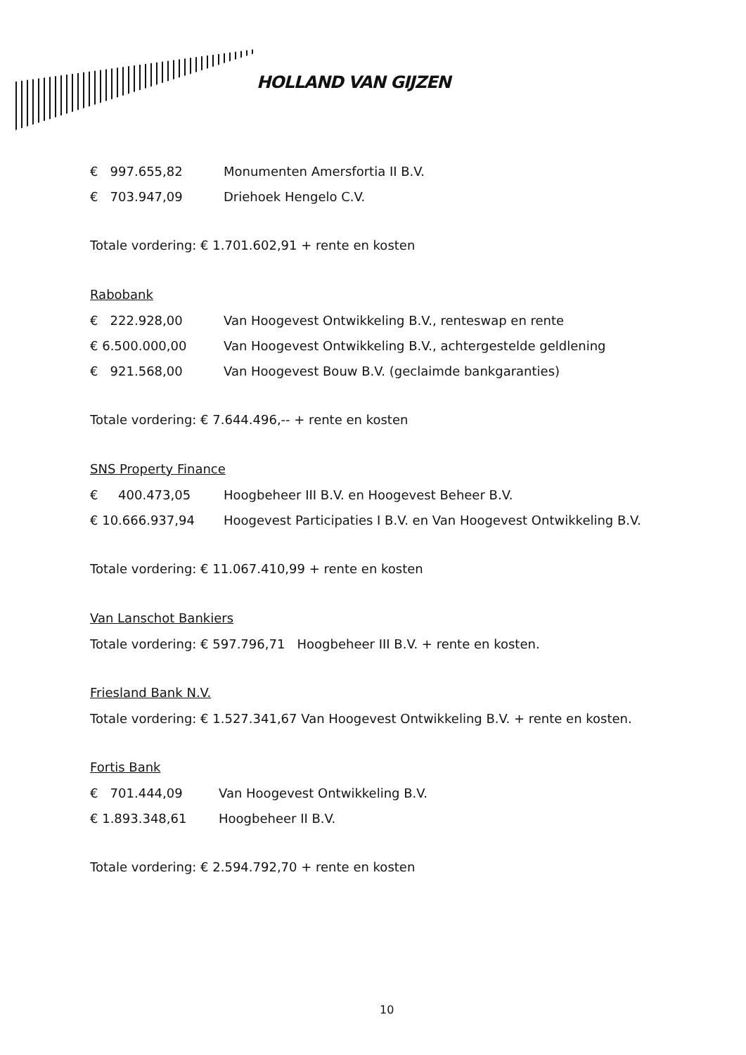HOLLAND VAN GIJZEN
€ 997.655,82 Monumenten Amersfortia II B.V.
€ 703.947,09 Driehoek Hengelo C.V.
Totale vordering: € 1.701.602,91 + rente en kosten
Rabobank
€ 222.928,00 Van Hoogevest Ontwikkeling B.V., renteswap en rente
€ 6.500.000,00 Van Hoogevest Ontwikkeling B.V., achtergestelde geldlening
€ 921.568,00 Van Hoogevest Bouw B.V. (geclaimde bankgaranties)
Totale vordering: € 7.644.496,-- + rente en kosten
SNS Property Finance
€ 400.473,05 Hoogbeheer III B.V. en Hoogevest Beheer B.V.
€ 10.666.937,94 Hoogevest Participaties I B.V. en Van Hoogevest Ontwikkeling B.V.
Totale vordering: € 11.067.410,99 + rente en kosten
Van Lanschot Bankiers
Totale vordering: € 597.796,71 Hoogbeheer III B.V. + rente en kosten.
Friesland Bank N.V.
Totale vordering: € 1.527.341,67 Van Hoogevest Ontwikkeling B.V. + rente en kosten.
Fortis Bank
€ 701.444,09 Van Hoogevest Ontwikkeling B.V.
€ 1.893.348,61 Hoogbeheer II B.V.
Totale vordering: € 2.594.792,70 + rente en kosten
10